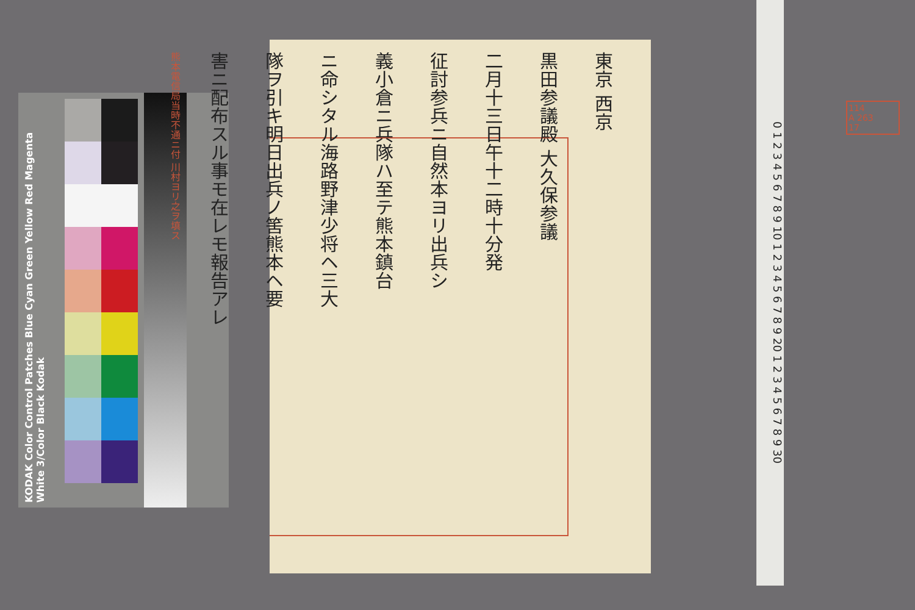KODAK Color Control Patches Blue Cyan Green Yellow Red Magenta White 3/Color Black Kodak
114
A 263
17
東京 西京
黒田参議殿 大久保参議
二月十三日午十二時十分発
征討参兵ニ自然本ヨリ出兵シ
義小倉ニ兵隊ハ至テ熊本鎮台
ニ命シタル海路野津少将ヘ三大
隊ヲ引キ明日出兵ノ筈熊本ヘ要
害ニ配布スル事モ在レモ報告アレ
熊本電信局当時不通ニ付 川村ヨリ之ヲ填ス
0 1 2 3 4 5 6 7 8 9 10 1 2 3 4 5 6 7 8 9 20 1 2 3 4 5 6 7 8 9 30